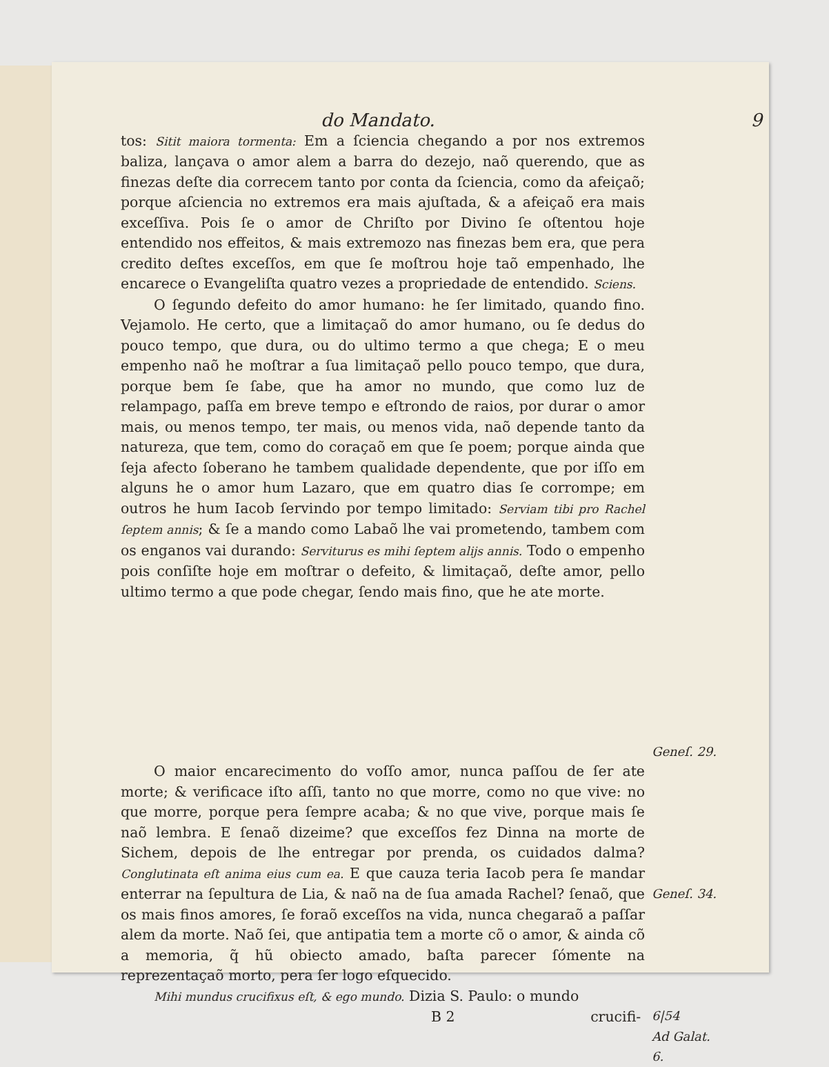do Mandato. 9
tos: Sitit maiora tormenta: Em a ſciencia chegando a por nos extremos baliza, lançava o amor alem a barra do dezejo, naõ querendo, que as finezas deſte dia correcem tanto por conta da ſciencia, como da afeiçaõ; porque aſciencia no extremos era mais ajuſtada, & a afeiçaõ era mais exceſſiva. Pois ſe o amor de Chriſto por Divino ſe oſtentou hoje entendido nos effeitos, & mais extremozo nas finezas bem era, que pera credito deſtes exceſſos, em que ſe moſtrou hoje taõ empenhado, lhe encarece o Evangeliſta quatro vezes a propriedade de entendido. Sciens.
O ſegundo defeito do amor humano: he ſer limitado, quando fino. Vejamolo. He certo, que a limitaçaõ do amor humano, ou ſe dedus do pouco tempo, que dura, ou do ultimo termo a que chega; E o meu empenho naõ he moſtrar a ſua limitaçaõ pello pouco tempo, que dura, porque bem ſe ſabe, que ha amor no mundo, que como luz de relampago, paſſa em breve tempo e eſtrondo de raios, por durar o amor mais, ou menos tempo, ter mais, ou menos vida, naõ depende tanto da natureza, que tem, como do coraçaõ em que ſe poem; porque ainda que ſeja afecto ſoberano he tambem qualidade dependente, que por iſſo em alguns he o amor hum Lazaro, que em quatro dias ſe corrompe; em outros he hum Iacob ſervindo por tempo limitado: Serviam tibi pro Rachel ſeptem annis; & ſe a mando como Labaõ lhe vai prometendo, tambem com os enganos vai durando: Serviturus es mihi ſeptem alijs annis. Todo o empenho pois conſiſte hoje em moſtrar o defeito, & limitaçaõ, deſte amor, pello ultimo termo a que pode chegar, ſendo mais fino, que he ate morte.
Geneſ. 29.
O maior encarecimento do voſſo amor, nunca paſſou de ſer ate morte; & verificace iſto aſſi, tanto no que morre, como no que vive: no que morre, porque pera ſempre acaba; & no que vive, porque mais ſe naõ lembra. E ſenaõ dizeime? que exceſſos fez Dinna na morte de Sichem, depois de lhe entregar por prenda, os cuidados dalma? Conglutinata eſt anima eius cum ea. E que cauza teria Iacob pera ſe mandar enterrar na ſepultura de Lia, & naõ na de ſua amada Rachel? ſenaõ, que os mais finos amores, ſe foraõ exceſſos na vida, nunca chegaraõ a paſſar alem da morte. Naõ ſei, que antipatia tem a morte cõ o amor, & ainda cõ a memoria, q̃ hũ obiecto amado, baſta parecer ſómente na reprezentaçaõ morto, pera ſer logo eſquecido.
Mihi mundus crucifixus eſt, & ego mundo. Dizia S. Paulo: o mundo
B 2 crucifi-
Geneſ. 34.
6|54
Ad Galat.
6.